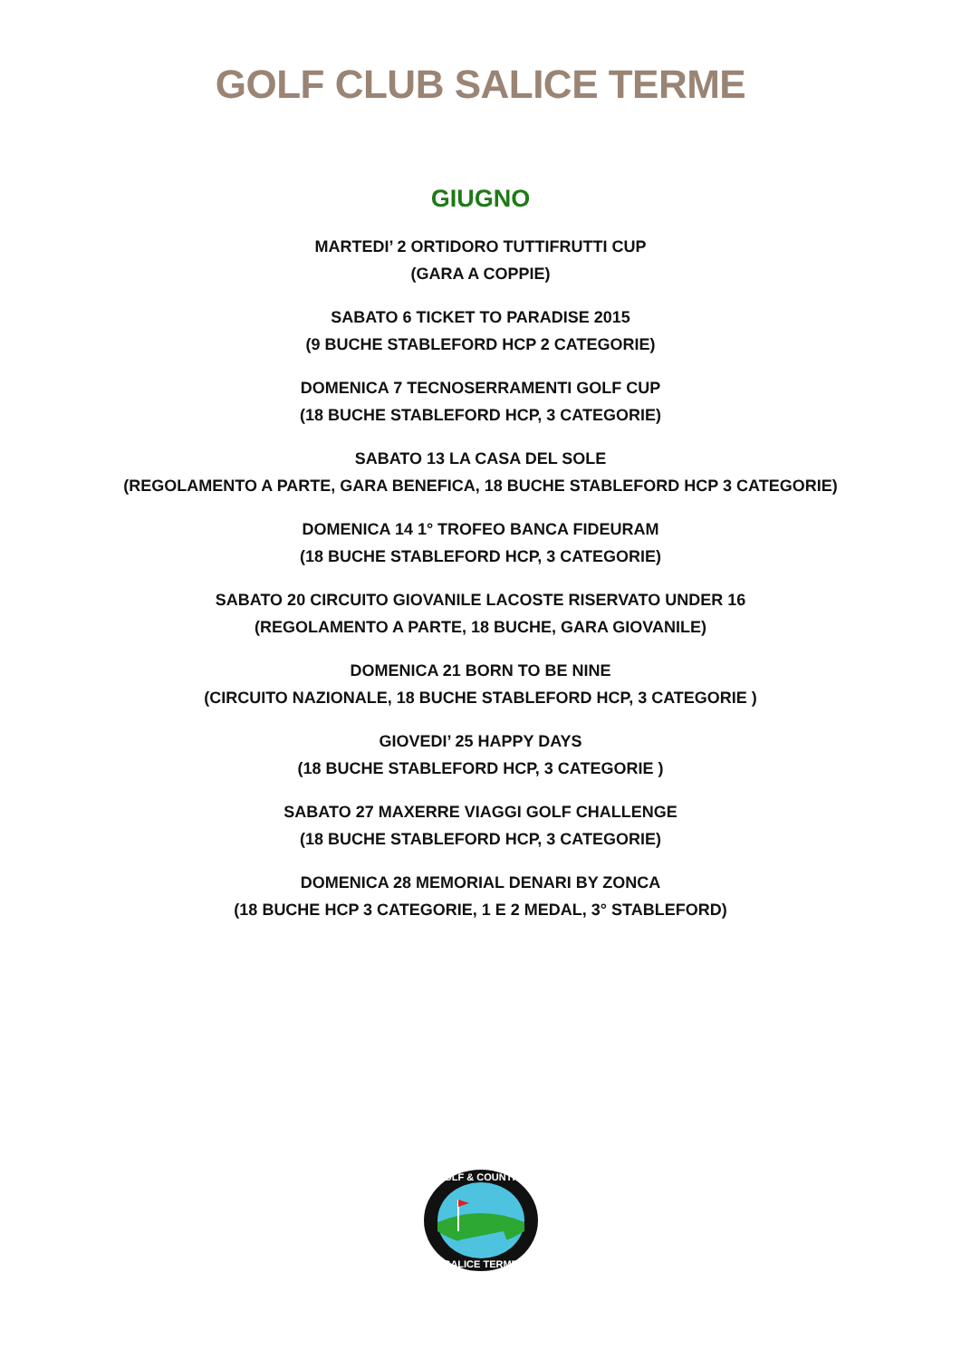GOLF CLUB SALICE TERME
GIUGNO
MARTEDI’ 2 ORTIDORO TUTTIFRUTTI CUP
(GARA A COPPIE)
SABATO 6 TICKET TO PARADISE 2015
(9 BUCHE STABLEFORD HCP 2 CATEGORIE)
DOMENICA 7 TECNOSERRAMENTI GOLF CUP
(18 BUCHE STABLEFORD HCP, 3 CATEGORIE)
SABATO 13 LA CASA DEL SOLE
(REGOLAMENTO A PARTE, GARA BENEFICA, 18 BUCHE STABLEFORD HCP 3 CATEGORIE)
DOMENICA 14 1° TROFEO BANCA FIDEURAM
(18 BUCHE STABLEFORD HCP, 3 CATEGORIE)
SABATO 20 CIRCUITO GIOVANILE LACOSTE RISERVATO UNDER 16
(REGOLAMENTO A PARTE, 18 BUCHE, GARA GIOVANILE)
DOMENICA 21 BORN TO BE NINE
(CIRCUITO NAZIONALE, 18 BUCHE STABLEFORD HCP, 3 CATEGORIE )
GIOVEDI’ 25 HAPPY DAYS
(18 BUCHE STABLEFORD HCP, 3 CATEGORIE )
SABATO 27 MAXERRE VIAGGI GOLF CHALLENGE
(18 BUCHE STABLEFORD HCP, 3 CATEGORIE)
DOMENICA 28 MEMORIAL DENARI BY ZONCA
(18 BUCHE HCP 3 CATEGORIE, 1 E 2 MEDAL, 3° STABLEFORD)
GOLF & COUNTRY
SALICE TERME